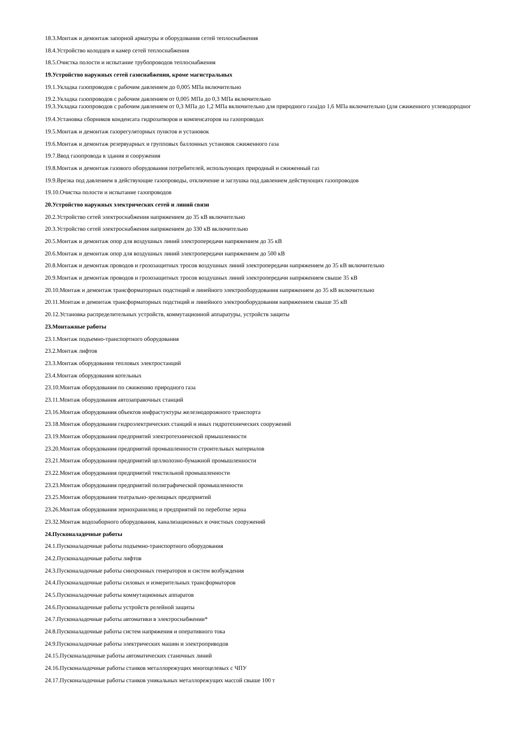18.3.Монтаж и демонтаж запорной арматуры и оборудования сетей теплоснабжения
18.4.Устройство колодцев и камер сетей теплоснабжения
18.5.Очистка полости и испытание трубопроводов теплоснабжения
19.Устройство наружных сетей газоснабжения, кроме магистральных
19.1.Укладка газопроводов с рабочим давлением до 0,005 МПа включительно
19.2.Укладка газопроводов с рабочим давлением от 0,005 МПа до 0,3 МПа включительно
19.3.Укладка газопроводов с рабочим давлением от 0,3 МПа до 1,2 МПа включительно для природного газа)до 1,6 МПа включительно (для сжиженного углеводородног
19.4.Установка сборников конденсата гидрозатворов и компенсаторов на газопроводах
19.5.Монтаж и демонтаж газорегуляторных пунктов и установок
19.6.Монтаж и демонтаж резервуарных и групповых баллонных установок сжиженного газа
19.7.Ввод газопровода в здания и сооружения
19.8.Монтаж и демонтаж газового оборудования потребителей, использующих природный и сжиженный газ
19.9.Врезка под давлением в действующие газопроводы, отключение и заглушка под давлением действующих газопроводов
19.10.Очистка полости и испытание газопроводов
20.Устройство наружных электрических сетей и линий связи
20.2.Устройство сетей электроснабжения напряжением до 35 кВ включительно
20.3.Устройство сетей электроснабжения напряжением до 330 кВ включительно
20.5.Монтаж и демонтаж опор для воздушных линий электропередачи напряжением до 35 кВ
20.6.Монтаж и демонтаж опор для воздушных линий электропередачи напряжением до 500 кВ
20.8.Монтаж и демонтаж проводов и грозозащитных тросов воздушных линий электропередачи напряжением до 35 кВ включительно
20.9.Монтаж и демонтаж проводов и грозозащитных тросов воздушных линий электропередачи напряжением свыше 35 кВ
20.10.Монтаж и демонтаж трансформаторных подстнций и линейного электрооборудования напряжением до 35 кВ включительно
20.11.Монтаж и демонтаж трансформаторных подстнций и линейного электрооборудования напряжением свыше 35 кВ
20.12.Установка распределительных устройств, коммутационной аппаратуры, устройств защиты
23.Монтажные работы
23.1.Монтаж подъемно-транспортного оборудования
23.2.Монтаж лифтов
23.3.Монтаж оборудования тепловых электростанций
23.4.Монтаж оборудования котельных
23.10.Монтаж оборудования по сжижению природного газа
23.11.Монтаж оборудования автозаправочных станций
23.16.Монтаж оборудования объектов инфрастуктуры железнодорожного транспорта
23.18.Монтаж оборудования гидроэлектрических станций и иных гидротехнических сооружений
23.19.Монтаж оборудования предприятий электротехнической прмышленности
23.20.Монтаж оборудования предприятий промышленности строительных материалов
23.21.Монтаж оборудования предприятий целлюлозно-бумажной промышленности
23.22.Монтаж оборудования предприятий текстильной промышленности
23.23.Монтаж оборудования предприятий полиграфической промышленности
23.25.Монтаж оборудования театрально-зрелищных предприятий
23.26.Монтаж оборудования зернохранилищ и предприятий по переботке зерна
23.32.Монтаж водозаборного оборудования, канализационных и очистных сооружений
24.Пусконаладочные работы
24.1.Пусконаладочные работы подъемно-транспортного оборудования
24.2.Пусконаладочные работы лифтов
24.3.Пусконаладочные работы синхронных генераторов и систем возбуждения
24.4.Пусконаладочные работы силовых и измерительных трансформаторов
24.5.Пусконаладочные работы коммутационных аппаратов
24.6.Пусконаладочные работы устройств релейной защиты
24.7.Пусконаладочные работы автоматики в электроснабжении*
24.8.Пусконаладочные работы систем напряжения и оперативного тока
24.9.Пусконаладочные работы электрических машин и электроприводов
24.15.Пусконаладочные работы автоматических станочных линий
24.16.Пусконаладочные работы станков металлорежущих многоцелевых с ЧПУ
24.17.Пусконаладочные работы станков уникальных металлорежущих массой свыше 100 т